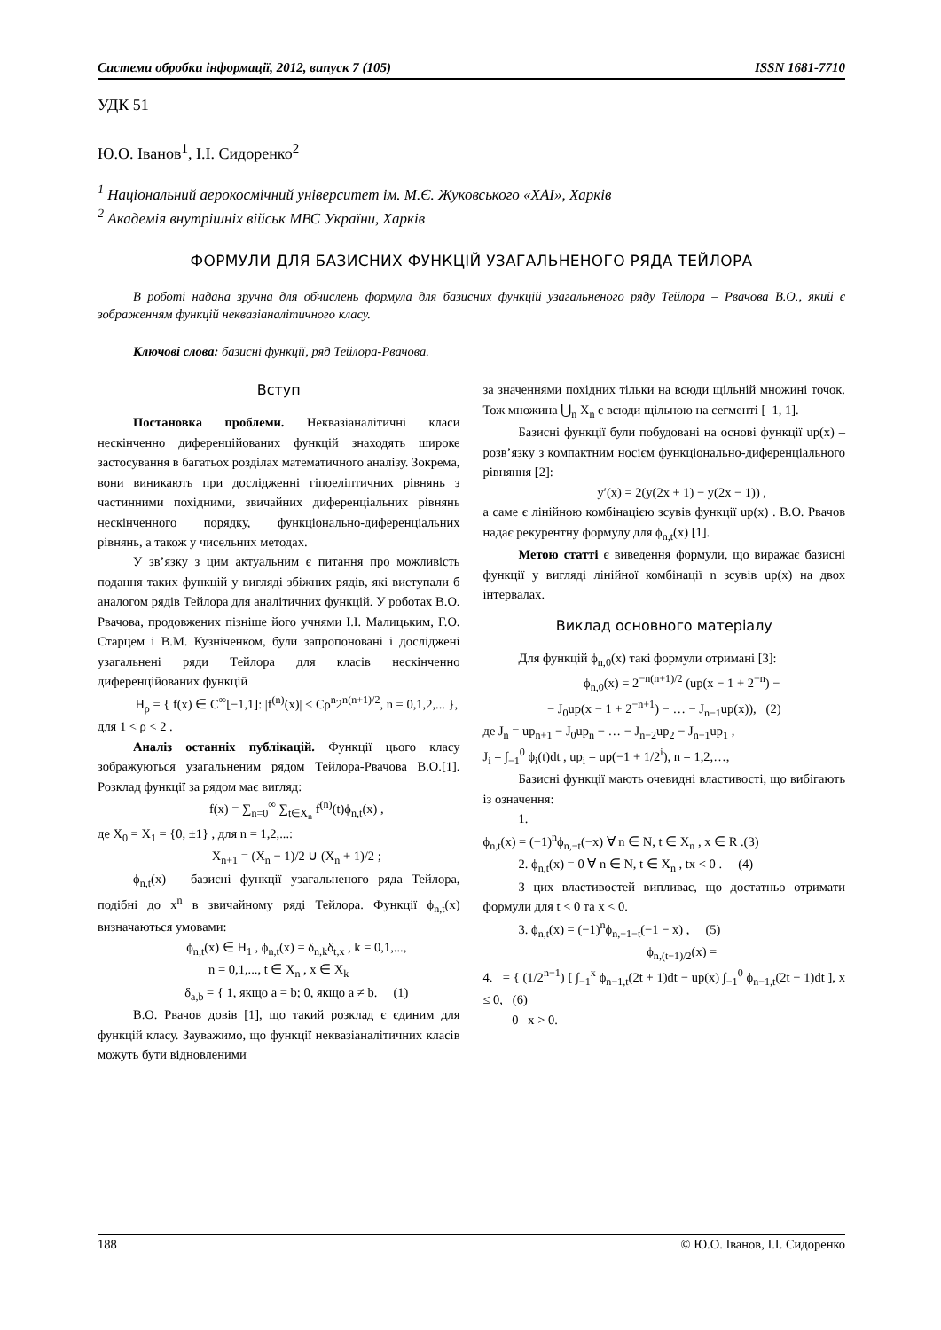Системи обробки інформації, 2012, випуск 7 (105) ISSN 1681-7710
УДК 51
Ю.О. Іванов<sup>1</sup>, І.І. Сидоренко<sup>2</sup>
<sup>1</sup> Національний аерокосмічний університет ім. М.Є. Жуковського «ХАІ», Харків
<sup>2</sup> Академія внутрішніх військ МВС України, Харків
ФОРМУЛИ ДЛЯ БАЗИСНИХ ФУНКЦІЙ УЗАГАЛЬНЕНОГО РЯДА ТЕЙЛОРА
В роботі надана зручна для обчислень формула для базисних функцій узагальненого ряду Тейлора – Рвачова В.О., який є зображенням функцій неквазіаналітичного класу.
Ключові слова: базисні функції, ряд Тейлора-Рвачова.
Вступ
Постановка проблеми. Неквазіаналітичні класи нескінченно диференційованих функцій знаходять широке застосування в багатьох розділах математичного аналізу. Зокрема, вони виникають при дослідженні гіпоеліптичних рівнянь з частинними похідними, звичайних диференціальних рівнянь нескінченного порядку, функціонально-диференціальних рівнянь, а також у чисельних методах.
У зв’язку з цим актуальним є питання про можливість подання таких функцій у вигляді збіжних рядів, які виступали б аналогом рядів Тейлора для аналітичних функцій. У роботах В.О. Рвачова, продовжених пізніше його учнями І.І. Малицьким, Г.О. Старцем і В.М. Кузніченком, були запропоновані і досліджені узагальнені ряди Тейлора для класів нескінченно диференційованих функцій
H<sub>ρ</sub> = { f(x) ∈ C<sup>∞</sup>[−1,1]: |f<sup>(n)</sup>(x)| < Cρ<sup>n</sup>2<sup>n(n+1)/2</sup>, n = 0,1,2,... },
для 1 < ρ < 2 .
Аналіз останніх публікацій. Функції цього класу зображуються узагальненим рядом Тейлора-Рвачова В.О.[1]. Розклад функції за рядом має вигляд:
f(x) = ∑<sub>n=0</sub><sup>∞</sup> ∑<sub>t∈X<sub>n</sub></sub> f<sup>(n)</sup>(t)ϕ<sub>n,t</sub>(x) ,
де X<sub>0</sub> = X<sub>1</sub> = {0, ±1} , для n = 1,2,...:
X<sub>n+1</sub> = (X<sub>n</sub> − 1)/2 ∪ (X<sub>n</sub> + 1)/2 ;
ϕ<sub>n,t</sub>(x) – базисні функції узагальненого ряда Тейлора, подібні до x<sup>n</sup> в звичайному ряді Тейлора. Функції ϕ<sub>n,t</sub>(x) визначаються умовами:
ϕ<sub>n,t</sub>(x) ∈ H<sub>1</sub> , ϕ<sub>n,t</sub>(x) = δ<sub>n,k</sub>δ<sub>t,x</sub> , k = 0,1,...,
n = 0,1,..., t ∈ X<sub>n</sub> , x ∈ X<sub>k</sub>
δ<sub>a,b</sub> = { 1, якщо a = b; 0, якщо a ≠ b. (1)
В.О. Рвачов довів [1], що такий розклад є єдиним для функцій класу. Зауважимо, що функції неквазіаналітичних класів можуть бути відновленими
за значеннями похідних тільки на всюди щільній множині точок. Тож множина ⋃<sub>n</sub> X<sub>n</sub> є всюди щільною на сегменті [–1, 1].
Базисні функції були побудовані на основі функції up(x) –розв’язку з компактним носієм функціонально-диференціального рівняння [2]:
y′(x) = 2(y(2x + 1) − y(2x − 1)) ,
а саме є лінійною комбінацією зсувів функції up(x) . В.О. Рвачов надає рекурентну формулу для ϕ<sub>n,t</sub>(x) [1].
Метою статті є виведення формули, що виражає базисні функції у вигляді лінійної комбінації n зсувів up(x) на двох інтервалах.
Виклад основного матеріалу
Для функцій ϕ<sub>n,0</sub>(x) такі формули отримані [3]:
ϕ<sub>n,0</sub>(x) = 2<sup>−n(n+1)/2</sup> (up(x − 1 + 2<sup>−n</sup>) −
− J<sub>0</sub>up(x − 1 + 2<sup>−n+1</sup>) − … − J<sub>n−1</sub>up(x)), (2)
де J<sub>n</sub> = up<sub>n+1</sub> − J<sub>0</sub>up<sub>n</sub> − … − J<sub>n−2</sub>up<sub>2</sub> − J<sub>n−1</sub>up<sub>1</sub> ,
J<sub>i</sub> = ∫<sub>−1</sub><sup>0</sup> ϕ<sub>i</sub>(t)dt , up<sub>i</sub> = up(−1 + 1/2<sup>i</sup>), n = 1,2,…,
Базисні функції мають очевидні властивості, що вибігають із означення:
1.
ϕ<sub>n,t</sub>(x) = (−1)<sup>n</sup>ϕ<sub>n,−t</sub>(−x) ∀ n ∈ N, t ∈ X<sub>n</sub> , x ∈ R .(3)
2. ϕ<sub>n,t</sub>(x) = 0 ∀ n ∈ N, t ∈ X<sub>n</sub> , tx < 0 . (4)
З цих властивостей випливає, що достатньо отримати формули для t < 0 та x < 0.
3. ϕ<sub>n,t</sub>(x) = (−1)<sup>n</sup>ϕ<sub>n,−1−t</sub>(−1 − x) , (5)
ϕ<sub>n,(t−1)/2</sub>(x) =
4. = { (1/2<sup>n−1</sup>) [ ∫<sub>−1</sub><sup>x</sup> ϕ<sub>n−1,t</sub>(2t + 1)dt − up(x) ∫<sub>−1</sub><sup>0</sup> ϕ<sub>n−1,t</sub>(2t − 1)dt ], x ≤ 0, (6)
0 x > 0.
188 © Ю.О. Іванов, І.І. Сидоренко